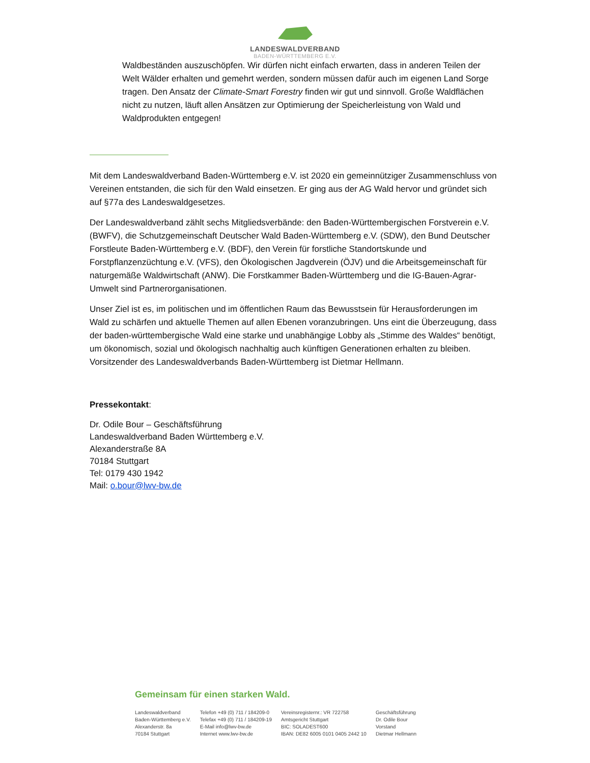LANDESWALDVERBAND
BADEN-WÜRTTEMBERG E.V.
Waldbeständen auszuschöpfen. Wir dürfen nicht einfach erwarten, dass in anderen Teilen der Welt Wälder erhalten und gemehrt werden, sondern müssen dafür auch im eigenen Land Sorge tragen. Den Ansatz der Climate-Smart Forestry finden wir gut und sinnvoll. Große Waldflächen nicht zu nutzen, läuft allen Ansätzen zur Optimierung der Speicherleistung von Wald und Waldprodukten entgegen!
Mit dem Landeswaldverband Baden-Württemberg e.V. ist 2020 ein gemeinnütziger Zusammenschluss von Vereinen entstanden, die sich für den Wald einsetzen. Er ging aus der AG Wald hervor und gründet sich auf §77a des Landeswaldgesetzes.
Der Landeswaldverband zählt sechs Mitgliedsverbände: den Baden-Württembergischen Forstverein e.V. (BWFV), die Schutzgemeinschaft Deutscher Wald Baden-Württemberg e.V. (SDW), den Bund Deutscher Forstleute Baden-Württemberg e.V. (BDF), den Verein für forstliche Standortskunde und Forstpflanzenzüchtung e.V. (VFS), den Ökologischen Jagdverein (ÖJV) und die Arbeitsgemeinschaft für naturgemäße Waldwirtschaft (ANW). Die Forstkammer Baden-Württemberg und die IG-Bauen-Agrar-Umwelt sind Partnerorganisationen.
Unser Ziel ist es, im politischen und im öffentlichen Raum das Bewusstsein für Herausforderungen im Wald zu schärfen und aktuelle Themen auf allen Ebenen voranzubringen. Uns eint die Überzeugung, dass der baden-württembergische Wald eine starke und unabhängige Lobby als „Stimme des Waldes“ benötigt, um ökonomisch, sozial und ökologisch nachhaltig auch künftigen Generationen erhalten zu bleiben. Vorsitzender des Landeswaldverbands Baden-Württemberg ist Dietmar Hellmann.
Pressekontakt:
Dr. Odile Bour – Geschäftsführung
Landeswaldverband Baden Württemberg e.V.
Alexanderstraße 8A
70184 Stuttgart
Tel: 0179 430 1942
Mail: o.bour@lwv-bw.de
Gemeinsam für einen starken Wald.
Landeswaldverband
Baden-Württemberg e.V.
Alexanderstr. 8a
70184 Stuttgart
Telefon +49 (0) 711 / 184209-0
Telefax +49 (0) 711 / 184209-19
E-Mail info@lwv-bw.de
Internet www.lwv-bw.de
Vereinsregisternr.: VR 722758
Amtsgericht Stuttgart
BIC: SOLADEST600
IBAN: DE82 6005 0101 0405 2442 10
Geschäftsführung
Dr. Odile Bour
Vorstand
Dietmar Hellmann